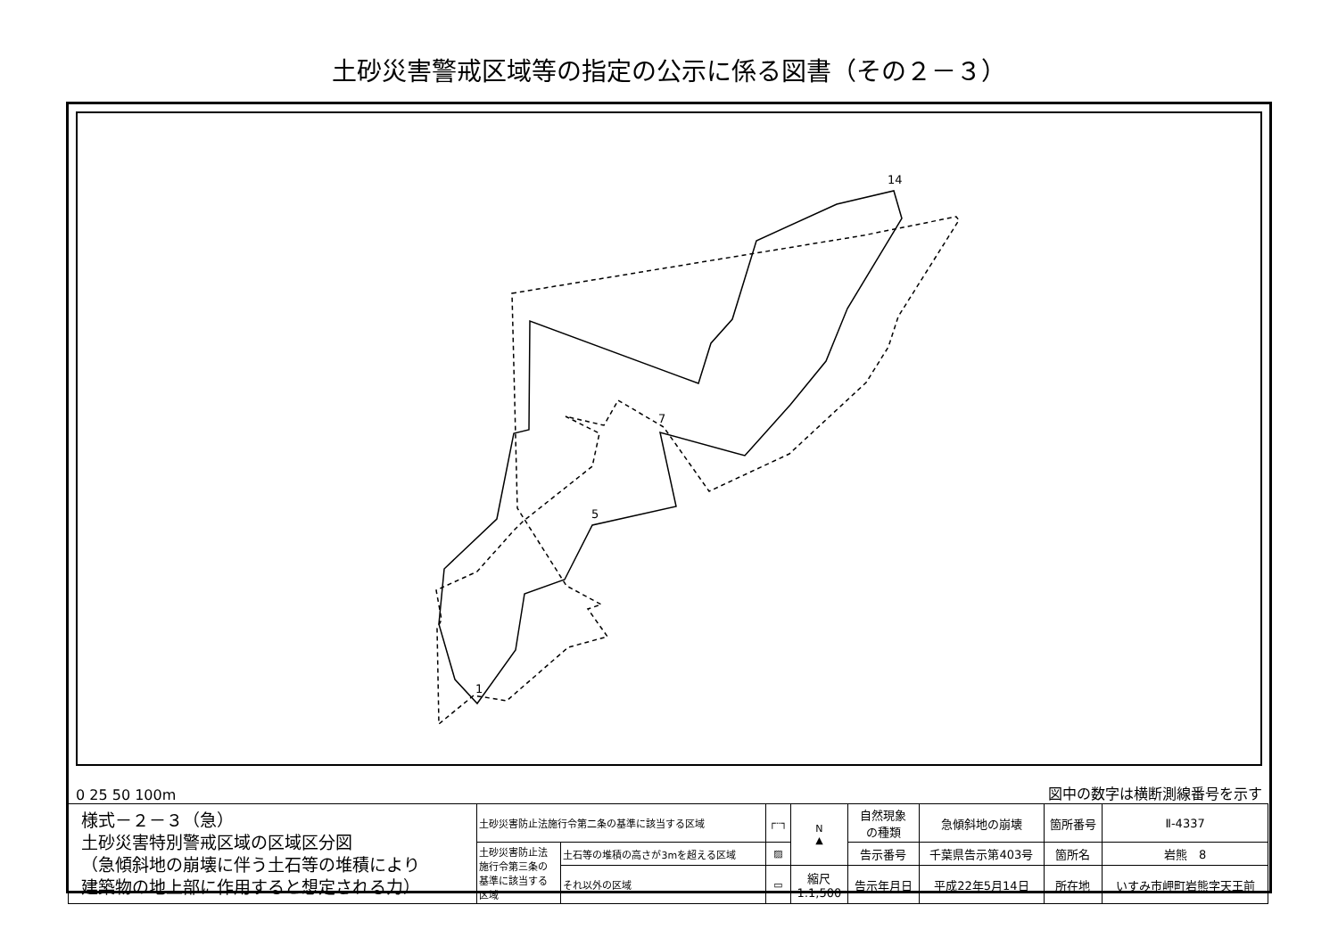土砂災害警戒区域等の指定の公示に係る図書（その２－３）
14
1
5
7
0 25 50 100m 図中の数字は横断測線番号を示す
| 様式－２－３（急） 土砂災害特別警戒区域の区域区分図 （急傾斜地の崩壊に伴う土石等の堆積により 建築物の地上部に作用すると想定される力） | 土砂災害防止法施行令第二条の基準に該当する区域 | | ┌┈┐ | N ▲ | 自然現象 の種類 | 急傾斜地の崩壊 | 箇所番号 | Ⅱ-4337 |
| | 土砂災害防止法 施行令第三条の 基準に該当する 区域 | 土石等の堆積の高さが3mを超える区域 | ▨ | | 告示番号 | 千葉県告示第403号 | 箇所名 | 岩熊 8 |
| | | それ以外の区域 | ▭ | 縮尺 1:1,500 | 告示年月日 | 平成22年5月14日 | 所在地 | いすみ市岬町岩熊字天王前 |